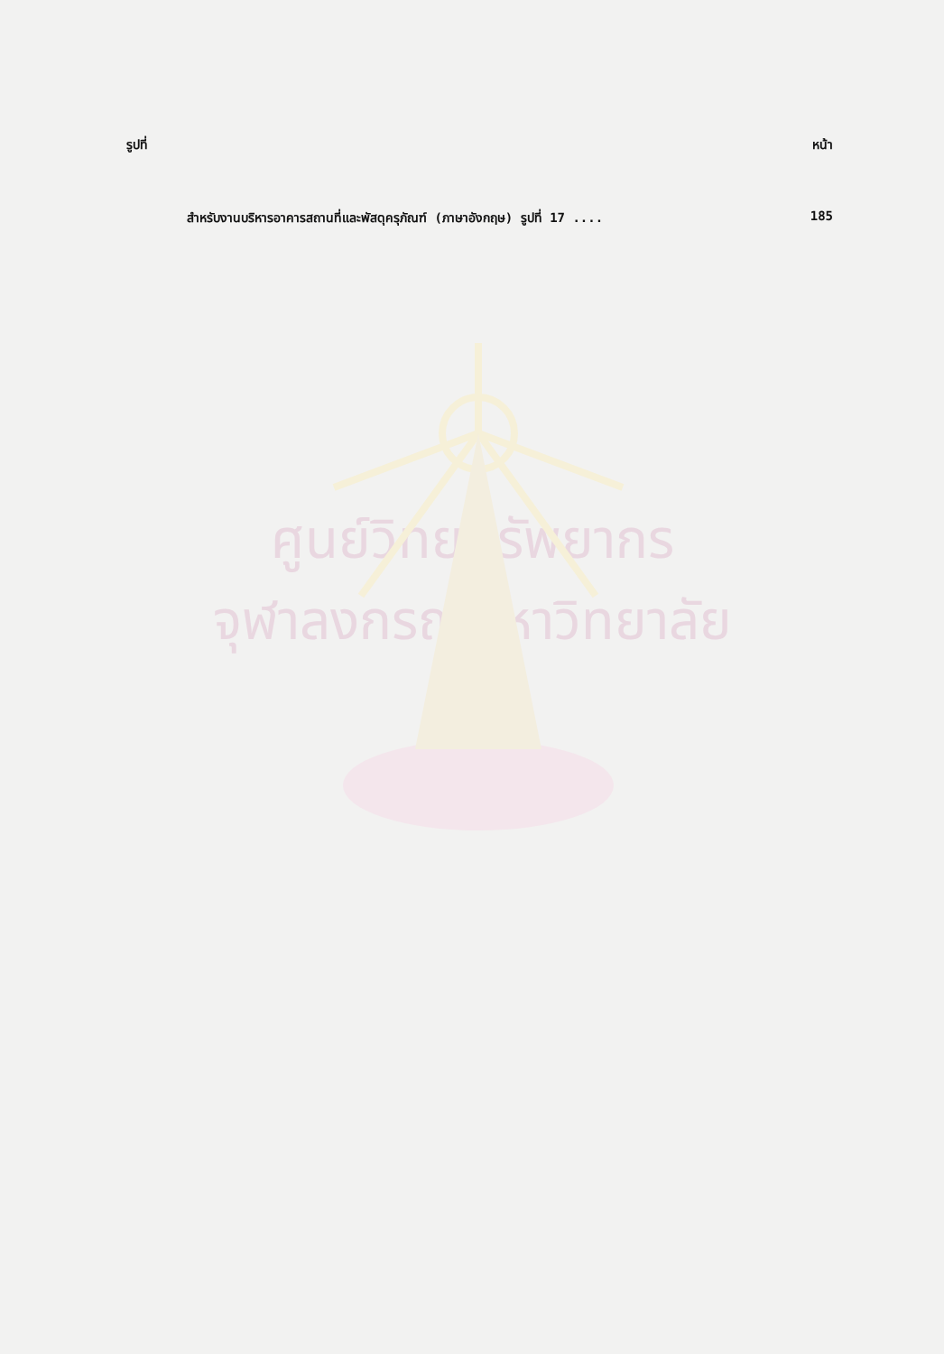รูปที่ หน้า
สำหรับงานบริหารอาคารสถานที่และพัสดุครุภัณฑ์ (ภาษาอังกฤษ) รูปที่ 17 .... 185
ศูนย์วิทยทรัพยากร
จุฬาลงกรณ์มหาวิทยาลัย